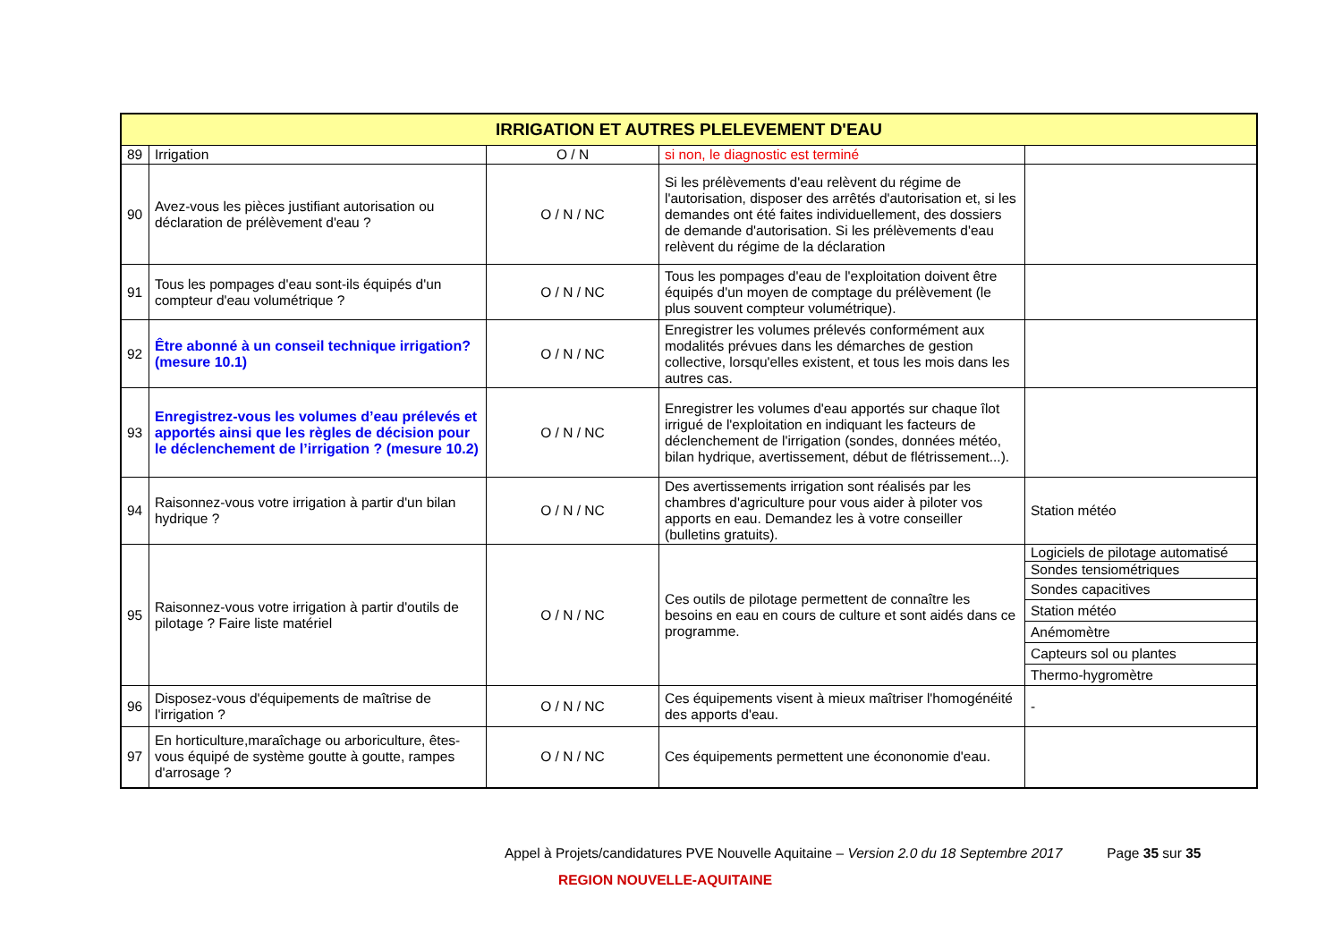| IRRIGATION ET AUTRES PLELEVEMENT D'EAU | | | | |
| --- | --- | --- | --- | --- |
| 89 | Irrigation | O / N | si non, le diagnostic est terminé | |
| 90 | Avez-vous les pièces justifiant autorisation ou déclaration de prélèvement d'eau ? | O / N / NC | Si les prélèvements d'eau relèvent du régime de l'autorisation, disposer des arrêtés d'autorisation et, si les demandes ont été faites individuellement, des dossiers de demande d'autorisation. Si les prélèvements d'eau relèvent du régime de la déclaration | |
| 91 | Tous les pompages d'eau sont-ils équipés d'un compteur d'eau volumétrique ? | O / N / NC | Tous les pompages d'eau de l'exploitation doivent être équipés d'un moyen de comptage du prélèvement (le plus souvent compteur volumétrique). | |
| 92 | Être abonné à un conseil technique irrigation? (mesure 10.1) | O / N / NC | Enregistrer les volumes prélevés conformément aux modalités prévues dans les démarches de gestion collective, lorsqu'elles existent, et tous les mois dans les autres cas. | |
| 93 | Enregistrez-vous les volumes d’eau prélevés et apportés ainsi que les règles de décision pour le déclenchement de l’irrigation ? (mesure 10.2) | O / N / NC | Enregistrer les volumes d'eau apportés sur chaque îlot irrigué de l'exploitation en indiquant les facteurs de déclenchement de l'irrigation (sondes, données météo, bilan hydrique, avertissement, début de flétrissement...). | |
| 94 | Raisonnez-vous votre irrigation à partir d'un bilan hydrique ? | O / N / NC | Des avertissements irrigation sont réalisés par les chambres d'agriculture pour vous aider à piloter vos apports en eau. Demandez les à votre conseiller (bulletins gratuits). | Station météo |
| 95 | Raisonnez-vous votre irrigation à partir d'outils de pilotage ? Faire liste matériel | O / N / NC | Ces outils de pilotage permettent de connaître les besoins en eau en cours de culture et sont aidés dans ce programme. | Logiciels de pilotage automatisé |
| | | | | Sondes tensiométriques |
| | | | | Sondes capacitives |
| | | | | Station météo |
| | | | | Anémomètre |
| | | | | Capteurs sol ou plantes |
| | | | | Thermo-hygromètre |
| 96 | Disposez-vous d'équipements de maîtrise de l'irrigation ? | O / N / NC | Ces équipements visent à mieux maîtriser l'homogénéité des apports d'eau. | - |
| 97 | En horticulture,maraîchage ou arboriculture, êtes-vous équipé de système goutte à goutte, rampes d'arrosage ? | O / N / NC | Ces équipements permettent une écononomie d'eau. | |
Appel à Projets/candidatures PVE Nouvelle Aquitaine – Version 2.0 du 18 Septembre 2017 Page 35 sur 35
REGION NOUVELLE-AQUITAINE